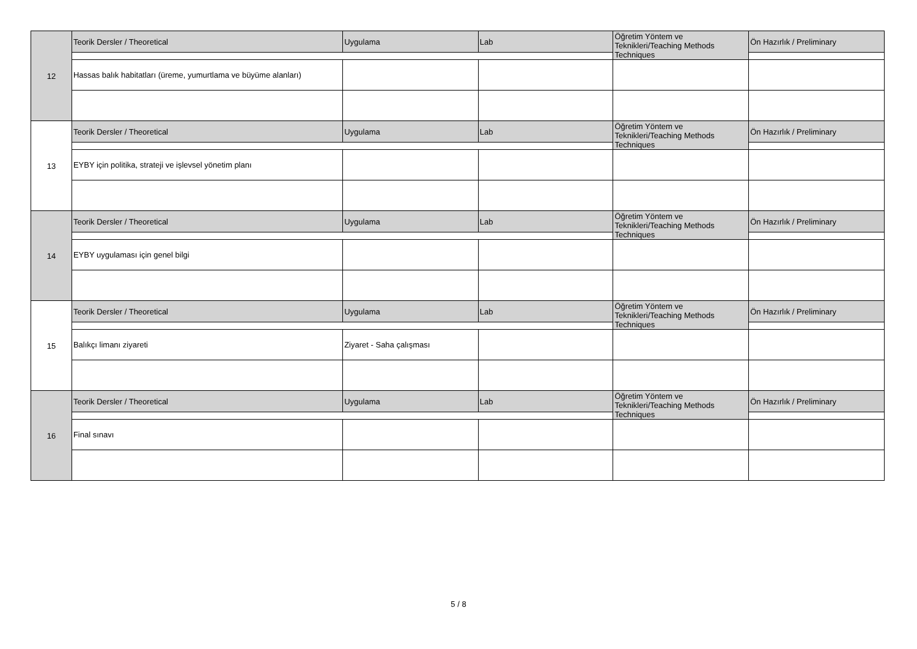| 12 | Teorik Dersler / Theoretical | Uygulama | Lab | Öğretim Yöntem ve Teknikleri/Teaching Methods Techniques | Ön Hazırlık / Preliminary |
| | Hassas balık habitatları (üreme, yumurtlama ve büyüme alanları) | | | | |
| 13 | Teorik Dersler / Theoretical | Uygulama | Lab | Öğretim Yöntem ve Teknikleri/Teaching Methods Techniques | Ön Hazırlık / Preliminary |
| | EYBY için politika, strateji ve işlevsel yönetim planı | | | | |
| 14 | Teorik Dersler / Theoretical | Uygulama | Lab | Öğretim Yöntem ve Teknikleri/Teaching Methods Techniques | Ön Hazırlık / Preliminary |
| | EYBY uygulaması için genel bilgi | | | | |
| 15 | Teorik Dersler / Theoretical | Uygulama | Lab | Öğretim Yöntem ve Teknikleri/Teaching Methods Techniques | Ön Hazırlık / Preliminary |
| | Balıkçı limanı ziyareti | Ziyaret - Saha çalışması | | | |
| 16 | Teorik Dersler / Theoretical | Uygulama | Lab | Öğretim Yöntem ve Teknikleri/Teaching Methods Techniques | Ön Hazırlık / Preliminary |
| | Final sınavı | | | | |
5 / 8